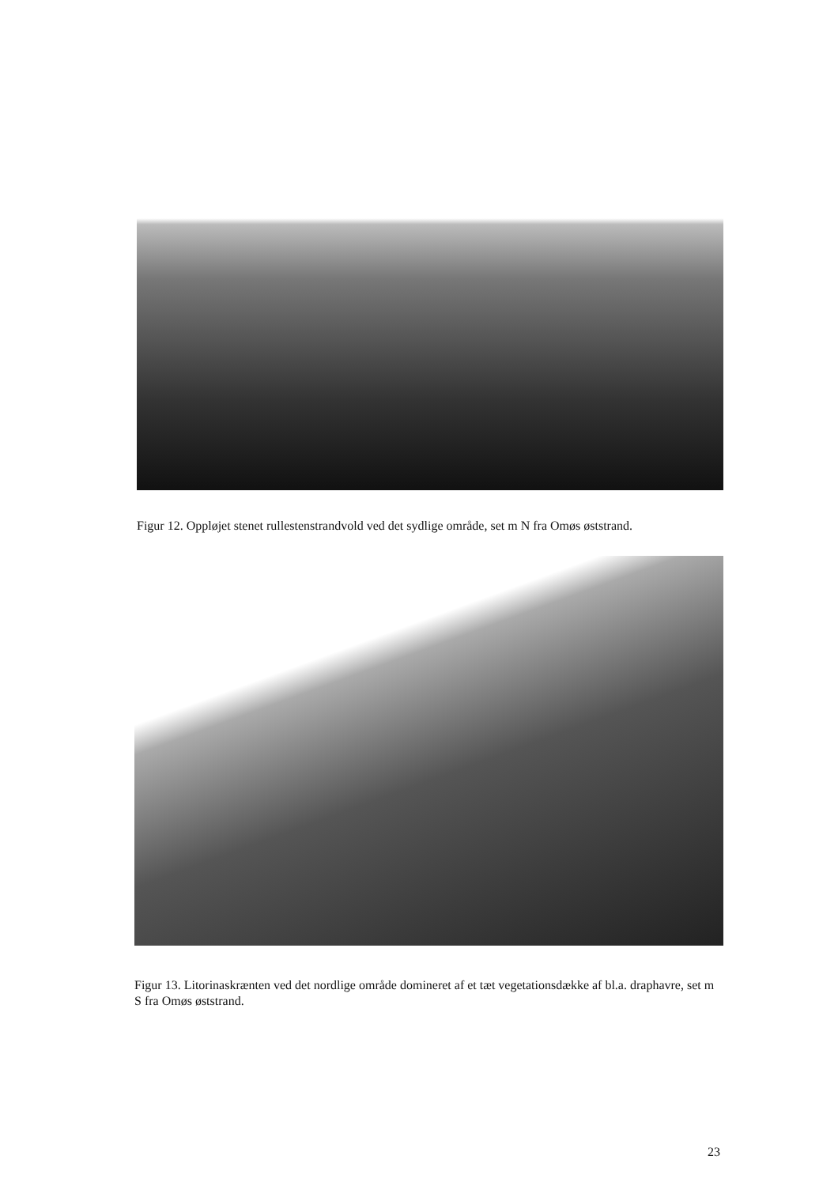Figur 12. Oppløjet stenet rullestenstrandvold ved det sydlige område, set m N fra Omøs øststrand.
Figur 13. Litorinaskrænten ved det nordlige område domineret af et tæt vegetationsdække af bl.a. draphavre, set m S fra Omøs øststrand.
23